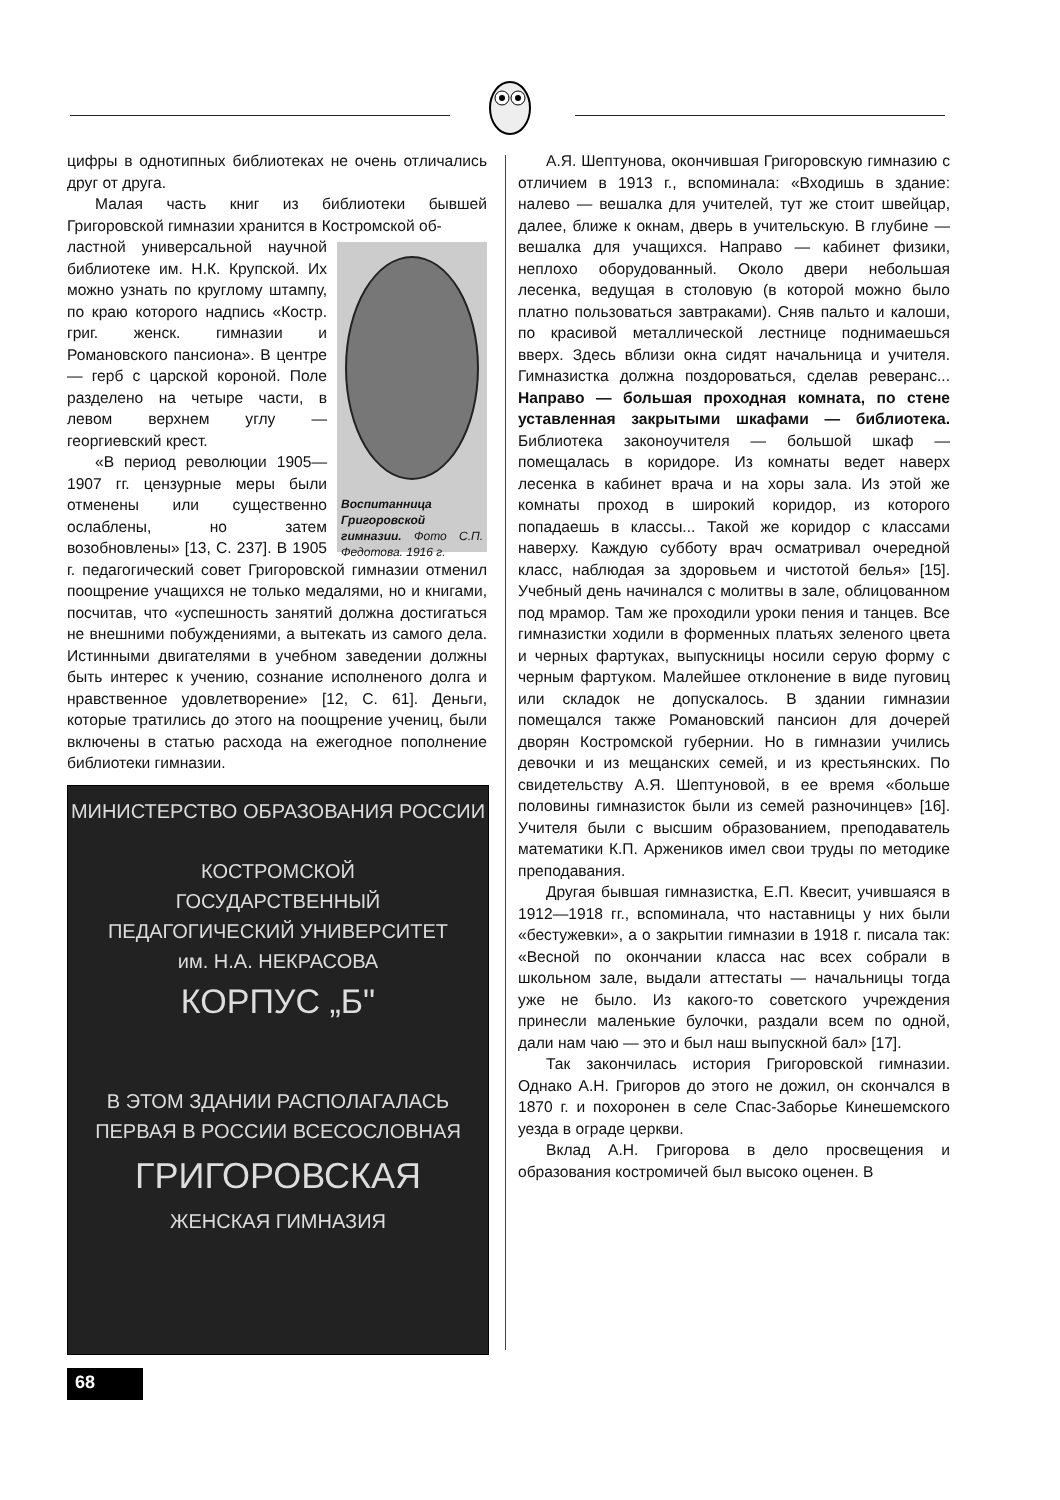цифры в однотипных библиотеках не очень отличались друг от друга.
Малая часть книг из библиотеки бывшей Григоровской гимназии хранится в Костромской об-
Воспитанница Григоровской гимназии. Фото С.П. Федотова. 1916 г.
ластной универсальной научной библиотеке им. Н.К. Крупской. Их можно узнать по круглому штампу, по краю которого надпись «Костр. григ. женск. гимназии и Романовского пансиона». В центре — герб с царской короной. Поле разделено на четыре части, в левом верхнем углу — георгиевский крест.
«В период революции 1905—1907 гг. цензурные меры были отменены или существенно ослаблены, но затем возобновлены» [13, С. 237]. В 1905 г. педагогический совет Григоровской гимназии отменил поощрение учащихся не только медалями, но и книгами, посчитав, что «успешность занятий должна достигаться не внешними побуждениями, а вытекать из самого дела. Истинными двигателями в учебном заведении должны быть интерес к учению, сознание исполненого долга и нравственное удовлетворение» [12, С. 61]. Деньги, которые тратились до этого на поощрение учениц, были включены в статью расхода на ежегодное пополнение библиотеки гимназии.
МИНИСТЕРСТВО ОБРАЗОВАНИЯ РОССИИ
КОСТРОМСКОЙ
ГОСУДАРСТВЕННЫЙ
ПЕДАГОГИЧЕСКИЙ УНИВЕРСИТЕТ
им. Н.А. НЕКРАСОВА
КОРПУС „Б"
В ЭТОМ ЗДАНИИ РАСПОЛАГАЛАСЬ
ПЕРВАЯ В РОССИИ ВСЕСОСЛОВНАЯ
ГРИГОРОВСКАЯ
ЖЕНСКАЯ ГИМНАЗИЯ
А.Я. Шептунова, окончившая Григоровскую гимназию с отличием в 1913 г., вспоминала: «Входишь в здание: налево — вешалка для учителей, тут же стоит швейцар, далее, ближе к окнам, дверь в учительскую. В глубине — вешалка для учащихся. Направо — кабинет физики, неплохо оборудованный. Около двери небольшая лесенка, ведущая в столовую (в которой можно было платно пользоваться завтраками). Сняв пальто и калоши, по красивой металлической лестнице поднимаешься вверх. Здесь вблизи окна сидят начальница и учителя. Гимназистка должна поздороваться, сделав реверанс... Направо — большая проходная комната, по стене уставленная закрытыми шкафами — библиотека. Библиотека законоучителя — большой шкаф — помещалась в коридоре. Из комнаты ведет наверх лесенка в кабинет врача и на хоры зала. Из этой же комнаты проход в широкий коридор, из которого попадаешь в классы... Такой же коридор с классами наверху. Каждую субботу врач осматривал очередной класс, наблюдая за здоровьем и чистотой белья» [15]. Учебный день начинался с молитвы в зале, облицованном под мрамор. Там же проходили уроки пения и танцев. Все гимназистки ходили в форменных платьях зеленого цвета и черных фартуках, выпускницы носили серую форму с черным фартуком. Малейшее отклонение в виде пуговиц или складок не допускалось. В здании гимназии помещался также Романовский пансион для дочерей дворян Костромской губернии. Но в гимназии учились девочки и из мещанских семей, и из крестьянских. По свидетельству А.Я. Шептуновой, в ее время «больше половины гимназисток были из семей разночинцев» [16]. Учителя были с высшим образованием, преподаватель математики К.П. Аржеников имел свои труды по методике преподавания.
Другая бывшая гимназистка, Е.П. Квесит, учившаяся в 1912—1918 гг., вспоминала, что наставницы у них были «бестужевки», а о закрытии гимназии в 1918 г. писала так: «Весной по окончании класса нас всех собрали в школьном зале, выдали аттестаты — начальницы тогда уже не было. Из какого-то советского учреждения принесли маленькие булочки, раздали всем по одной, дали нам чаю — это и был наш выпускной бал» [17].
Так закончилась история Григоровской гимназии. Однако А.Н. Григоров до этого не дожил, он скончался в 1870 г. и похоронен в селе Спас-Заборье Кинешемского уезда в ограде церкви.
Вклад А.Н. Григорова в дело просвещения и образования костромичей был высоко оценен. В
68